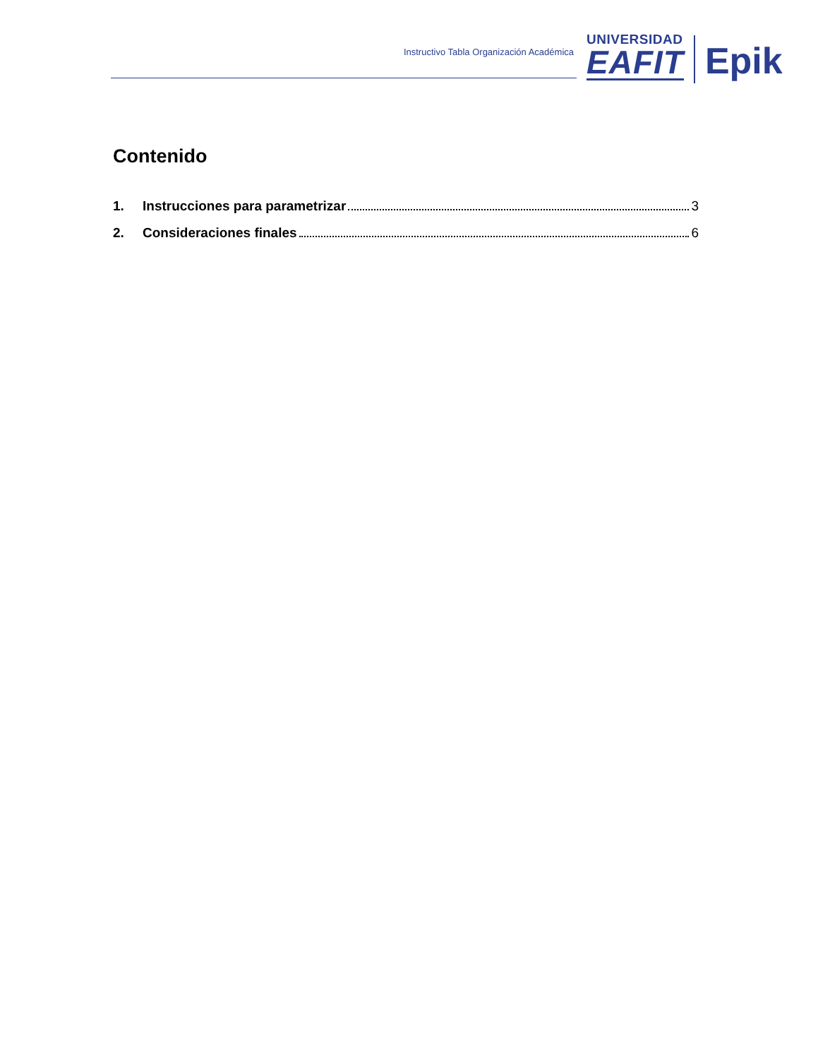Instructivo Tabla Organización Académica
UNIVERSIDAD
EAFIT
Epik
Contenido
1. Instrucciones para parametrizar 3
2. Consideraciones finales 6